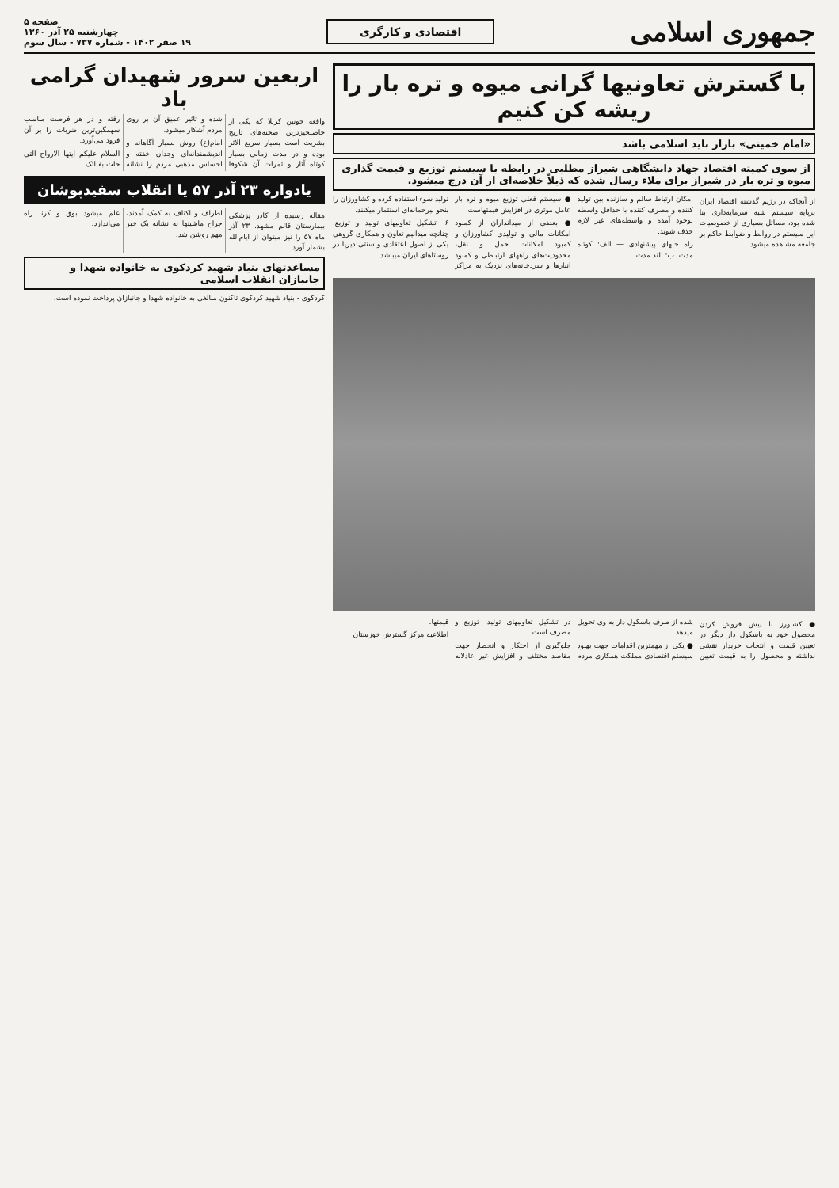جمهوری اسلامی
اقتصادی و کارگری
صفحه ۵
چهارشنبه ۲۵ آذر ۱۳۶۰
۱۹ صفر ۱۴۰۲ - شماره ۷۳۷ - سال سوم
با گسترش تعاونیها گرانی میوه و تره بار را ریشه کن کنیم
«امام خمینی» بازار باید اسلامی باشد
از سوی کمیته اقتصاد جهاد دانشگاهی شیراز مطلبی در رابطه با سیستم توزیع و قیمت گذاری میوه و تره بار در شیراز برای ملاء رسال شده که ذیلاً خلاصه‌ای از آن درج میشود.
از آنجاکه در رژیم گذشته اقتصاد ایران برپایه سیستم شبه سرمایه‌داری بنا شده بود، مسائل بسیاری از خصوصیات این سیستم در روابط و ضوابط حاکم بر جامعه مشاهده میشود.
امکان ارتباط سالم و سازنده بین تولید کننده و مصرف کننده با حداقل واسطه بوجود آمده و واسطه‌های غیر لازم حذف شوند.
راه حلهای پیشنهادی — الف: کوتاه مدت. ب: بلند مدت.
● سیستم فعلی توزیع میوه و تره بار عامل موثری در افزایش قیمتهاست
● بعضی از میدانداران از کمبود امکانات مالی و تولیدی کشاورزان و کمبود امکانات حمل و نقل، محدودیت‌های راههای ارتباطی و کمبود انبارها و سردخانه‌های نزدیک به مراکز تولید سوء استفاده کرده و کشاورزان را بنحو بیرحمانه‌ای استثمار میکنند.
۶- تشکیل تعاونیهای تولید و توزیع. چنانچه میدانیم تعاون و همکاری گروهی یکی از اصول اعتقادی و سنتی دیرپا در روستاهای ایران میباشد.
● کشاورز با پیش فروش کردن محصول خود به باسکول دار دیگر در تعیین قیمت و انتخاب خریدار نقشی نداشته و محصول را به قیمت تعیین شده از طرف باسکول دار به وی تحویل میدهد
● یکی از مهمترین اقدامات جهت بهبود سیستم اقتصادی مملکت همکاری مردم در تشکیل تعاونیهای تولید، توزیع و مصرف است.
جلوگیری از احتکار و انحصار جهت مقاصد مختلف و افزایش غیر عادلانه قیمتها.
اطلاعیه مرکز گسترش خوزستان
اربعین سرور شهیدان گرامی باد
واقعه خونین کربلا که یکی از حاصلخیزترین صحنه‌های تاریخ بشریت است بسیار سریع الاثر بوده و در مدت زمانی بسیار کوتاه آثار و ثمرات آن شکوفا شده و تاثیر عمیق آن بر روی مردم آشکار میشود.
امام(ع) روش بسیار آگاهانه و اندیشمندانه‌ای وجدان خفته و احساس مذهبی مردم را نشانه رفته و در هر فرصت مناسب سهمگین‌ترین ضربات را بر آن فرود می‌آورد.
السلام علیکم ایتها الارواح التی حلت بفنائک...
یادواره ۲۳ آذر ۵۷ یا انقلاب سفیدپوشان
مقاله رسیده از کادر پزشکی بیمارستان قائم مشهد. ۲۳ آذر ماه ۵۷ را نیز میتوان از ایام‌الله بشمار آورد.
اطراف و اکناف به کمک آمدند، جراح ماشینها به نشانه یک خبر مهم روشن شد.
علم میشود بوق و کرنا راه می‌اندازد.
مساعدتهای بنیاد شهید کردکوی به خانواده شهدا و جانبازان انقلاب اسلامی
کردکوی - بنیاد شهید کردکوی تاکنون مبالغی به خانواده شهدا و جانبازان پرداخت نموده است.